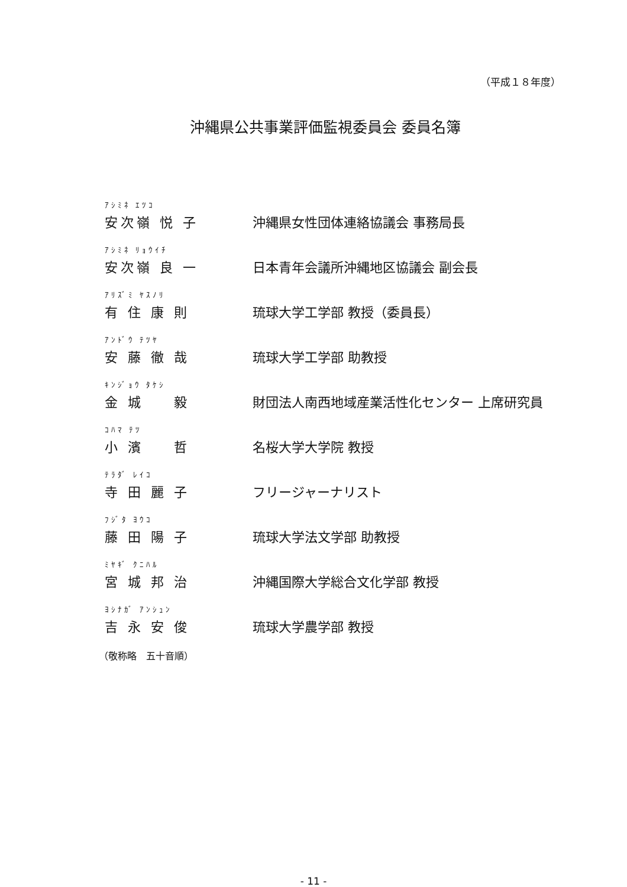（平成１８年度）
沖縄県公共事業評価監視委員会 委員名簿
ｱｼﾐﾈ ｴﾂｺ
安次嶺 悦 子
沖縄県女性団体連絡協議会 事務局長
ｱｼﾐﾈ ﾘｮｳｲﾁ
安次嶺 良 一
日本青年会議所沖縄地区協議会 副会長
ｱﾘｽﾞﾐ ﾔｽﾉﾘ
有 住 康 則
琉球大学工学部 教授（委員長）
ｱﾝﾄﾞｳ ﾃﾂﾔ
安 藤 徹 哉
琉球大学工学部 助教授
ｷﾝｼﾞｮｳ ﾀｹｼ
金 城 　 毅
財団法人南西地域産業活性化センター 上席研究員
ｺﾊﾏ ﾃﾂ
小 濱 　 哲
名桜大学大学院 教授
ﾃﾗﾀﾞ ﾚｲｺ
寺 田 麗 子
フリージャーナリスト
ﾌｼﾞﾀ ﾖｳｺ
藤 田 陽 子
琉球大学法文学部 助教授
ﾐﾔｷﾞ ｸﾆﾊﾙ
宮 城 邦 治
沖縄国際大学総合文化学部 教授
ﾖｼﾅｶﾞ ｱﾝｼｭﾝ
吉 永 安 俊
琉球大学農学部 教授
（敬称略　五十音順）
- 11 -